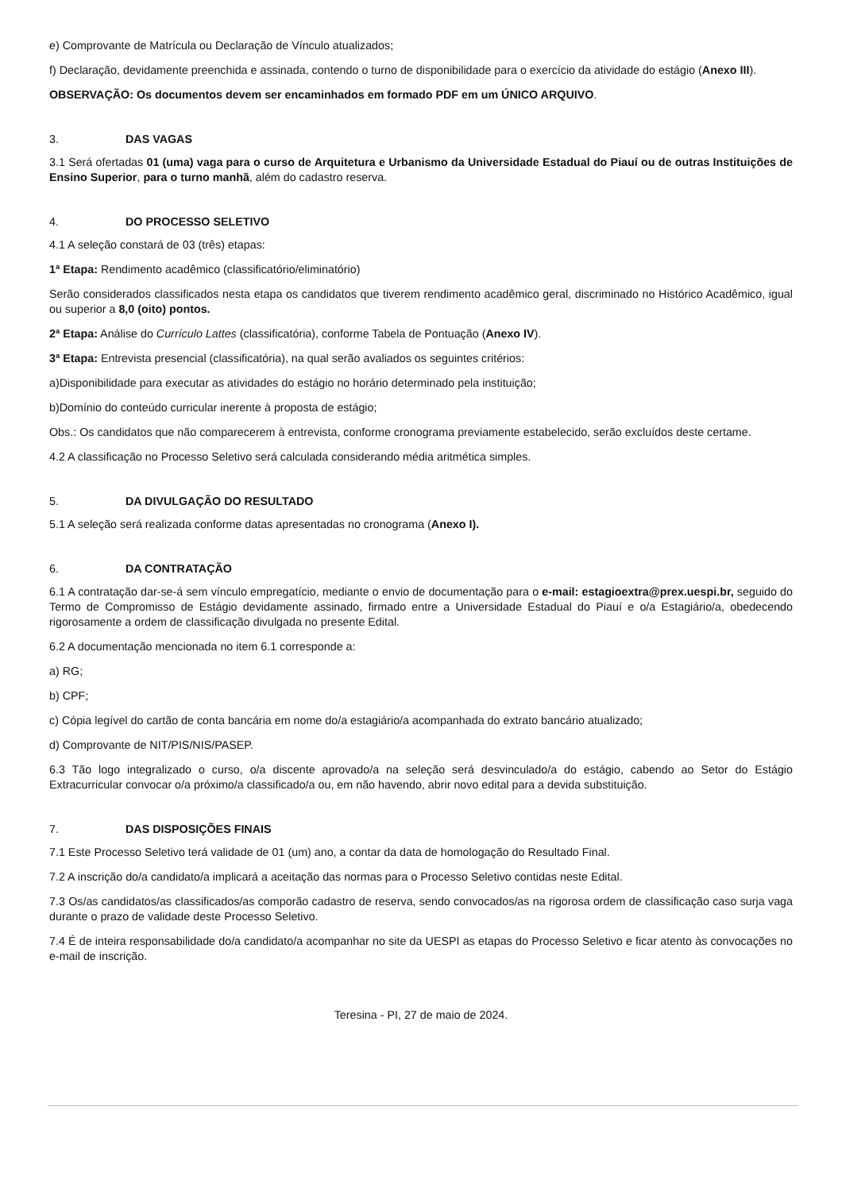e) Comprovante de Matrícula ou Declaração de Vínculo atualizados;
f) Declaração, devidamente preenchida e assinada, contendo o turno de disponibilidade para o exercício da atividade do estágio (Anexo III).
OBSERVAÇÃO: Os documentos devem ser encaminhados em formado PDF em um ÚNICO ARQUIVO.
3. DAS VAGAS
3.1 Será ofertadas 01 (uma) vaga para o curso de Arquitetura e Urbanismo da Universidade Estadual do Piauí ou de outras Instituições de Ensino Superior, para o turno manhã, além do cadastro reserva.
4. DO PROCESSO SELETIVO
4.1 A seleção constará de 03 (três) etapas:
1ª Etapa: Rendimento acadêmico (classificatório/eliminatório)
Serão considerados classificados nesta etapa os candidatos que tiverem rendimento acadêmico geral, discriminado no Histórico Acadêmico, igual ou superior a 8,0 (oito) pontos.
2ª Etapa: Análise do Currículo Lattes (classificatória), conforme Tabela de Pontuação (Anexo IV).
3ª Etapa: Entrevista presencial (classificatória), na qual serão avaliados os seguintes critérios:
a)Disponibilidade para executar as atividades do estágio no horário determinado pela instituição;
b)Domínio do conteúdo curricular inerente à proposta de estágio;
Obs.: Os candidatos que não comparecerem à entrevista, conforme cronograma previamente estabelecido, serão excluídos deste certame.
4.2 A classificação no Processo Seletivo será calculada considerando média aritmética simples.
5. DA DIVULGAÇÃO DO RESULTADO
5.1 A seleção será realizada conforme datas apresentadas no cronograma (Anexo I).
6. DA CONTRATAÇÃO
6.1 A contratação dar-se-á sem vínculo empregatício, mediante o envio de documentação para o e-mail: estagioextra@prex.uespi.br, seguido do Termo de Compromisso de Estágio devidamente assinado, firmado entre a Universidade Estadual do Piauí e o/a Estagiário/a, obedecendo rigorosamente a ordem de classificação divulgada no presente Edital.
6.2 A documentação mencionada no item 6.1 corresponde a:
a) RG;
b) CPF;
c) Cópia legível do cartão de conta bancária em nome do/a estagiário/a acompanhada do extrato bancário atualizado;
d) Comprovante de NIT/PIS/NIS/PASEP.
6.3 Tão logo integralizado o curso, o/a discente aprovado/a na seleção será desvinculado/a do estágio, cabendo ao Setor do Estágio Extracurricular convocar o/a próximo/a classificado/a ou, em não havendo, abrir novo edital para a devida substituição.
7. DAS DISPOSIÇÕES FINAIS
7.1 Este Processo Seletivo terá validade de 01 (um) ano, a contar da data de homologação do Resultado Final.
7.2 A inscrição do/a candidato/a implicará a aceitação das normas para o Processo Seletivo contidas neste Edital.
7.3 Os/as candidatos/as classificados/as comporão cadastro de reserva, sendo convocados/as na rigorosa ordem de classificação caso surja vaga durante o prazo de validade deste Processo Seletivo.
7.4 É de inteira responsabilidade do/a candidato/a acompanhar no site da UESPI as etapas do Processo Seletivo e ficar atento às convocações no e-mail de inscrição.
Teresina - PI, 27 de maio de 2024.